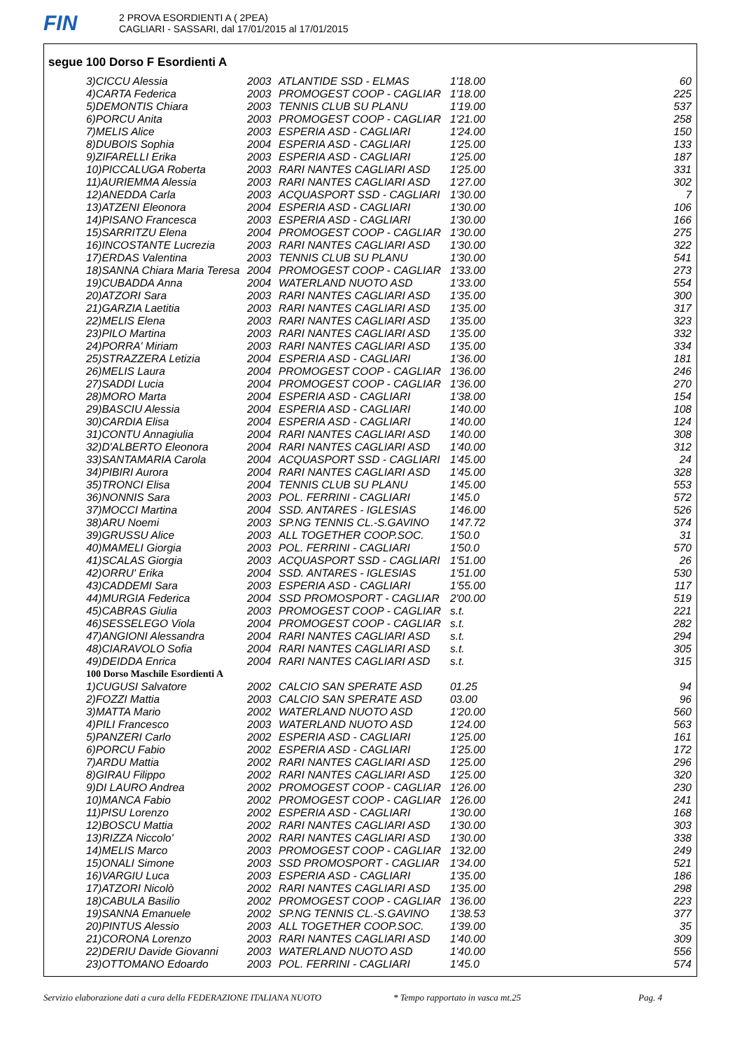FIN
2 PROVA ESORDIENTI A ( 2PEA)
CAGLIARI - SASSARI, dal 17/01/2015 al 17/01/2015
segue 100 Dorso F Esordienti A
| 3)CICCU Alessia | 2003 | ATLANTIDE SSD - ELMAS | 1'18.00 | 60 |
| 4)CARTA Federica | 2003 | PROMOGEST COOP - CAGLIAR | 1'18.00 | 225 |
| 5)DEMONTIS Chiara | 2003 | TENNIS CLUB SU PLANU | 1'19.00 | 537 |
| 6)PORCU Anita | 2003 | PROMOGEST COOP - CAGLIAR | 1'21.00 | 258 |
| 7)MELIS Alice | 2003 | ESPERIA ASD - CAGLIARI | 1'24.00 | 150 |
| 8)DUBOIS Sophia | 2004 | ESPERIA ASD - CAGLIARI | 1'25.00 | 133 |
| 9)ZIFARELLI Erika | 2003 | ESPERIA ASD - CAGLIARI | 1'25.00 | 187 |
| 10)PICCALUGA Roberta | 2003 | RARI NANTES CAGLIARI ASD | 1'25.00 | 331 |
| 11)AURIEMMA Alessia | 2003 | RARI NANTES CAGLIARI ASD | 1'27.00 | 302 |
| 12)ANEDDA Carla | 2003 | ACQUASPORT SSD - CAGLIARI | 1'30.00 | 7 |
| 13)ATZENI Eleonora | 2004 | ESPERIA ASD - CAGLIARI | 1'30.00 | 106 |
| 14)PISANO Francesca | 2003 | ESPERIA ASD - CAGLIARI | 1'30.00 | 166 |
| 15)SARRITZU Elena | 2004 | PROMOGEST COOP - CAGLIAR | 1'30.00 | 275 |
| 16)INCOSTANTE Lucrezia | 2003 | RARI NANTES CAGLIARI ASD | 1'30.00 | 322 |
| 17)ERDAS Valentina | 2003 | TENNIS CLUB SU PLANU | 1'30.00 | 541 |
| 18)SANNA Chiara Maria Teresa | 2004 | PROMOGEST COOP - CAGLIAR | 1'33.00 | 273 |
| 19)CUBADDA Anna | 2004 | WATERLAND NUOTO ASD | 1'33.00 | 554 |
| 20)ATZORI Sara | 2003 | RARI NANTES CAGLIARI ASD | 1'35.00 | 300 |
| 21)GARZIA Laetitia | 2003 | RARI NANTES CAGLIARI ASD | 1'35.00 | 317 |
| 22)MELIS Elena | 2003 | RARI NANTES CAGLIARI ASD | 1'35.00 | 323 |
| 23)PILO Martina | 2003 | RARI NANTES CAGLIARI ASD | 1'35.00 | 332 |
| 24)PORRA' Miriam | 2003 | RARI NANTES CAGLIARI ASD | 1'35.00 | 334 |
| 25)STRAZZERA Letizia | 2004 | ESPERIA ASD - CAGLIARI | 1'36.00 | 181 |
| 26)MELIS Laura | 2004 | PROMOGEST COOP - CAGLIAR | 1'36.00 | 246 |
| 27)SADDI Lucia | 2004 | PROMOGEST COOP - CAGLIAR | 1'36.00 | 270 |
| 28)MORO Marta | 2004 | ESPERIA ASD - CAGLIARI | 1'38.00 | 154 |
| 29)BASCIU Alessia | 2004 | ESPERIA ASD - CAGLIARI | 1'40.00 | 108 |
| 30)CARDIA Elisa | 2004 | ESPERIA ASD - CAGLIARI | 1'40.00 | 124 |
| 31)CONTU Annagiulia | 2004 | RARI NANTES CAGLIARI ASD | 1'40.00 | 308 |
| 32)D'ALBERTO Eleonora | 2004 | RARI NANTES CAGLIARI ASD | 1'40.00 | 312 |
| 33)SANTAMARIA Carola | 2004 | ACQUASPORT SSD - CAGLIARI | 1'45.00 | 24 |
| 34)PIBIRI Aurora | 2004 | RARI NANTES CAGLIARI ASD | 1'45.00 | 328 |
| 35)TRONCI Elisa | 2004 | TENNIS CLUB SU PLANU | 1'45.00 | 553 |
| 36)NONNIS Sara | 2003 | POL. FERRINI - CAGLIARI | 1'45.0 | 572 |
| 37)MOCCI Martina | 2004 | SSD. ANTARES - IGLESIAS | 1'46.00 | 526 |
| 38)ARU Noemi | 2003 | SP.NG TENNIS CL.-S.GAVINO | 1'47.72 | 374 |
| 39)GRUSSU Alice | 2003 | ALL TOGETHER COOP.SOC. | 1'50.0 | 31 |
| 40)MAMELI Giorgia | 2003 | POL. FERRINI - CAGLIARI | 1'50.0 | 570 |
| 41)SCALAS Giorgia | 2003 | ACQUASPORT SSD - CAGLIARI | 1'51.00 | 26 |
| 42)ORRU' Erika | 2004 | SSD. ANTARES - IGLESIAS | 1'51.00 | 530 |
| 43)CADDEMI Sara | 2003 | ESPERIA ASD - CAGLIARI | 1'55.00 | 117 |
| 44)MURGIA Federica | 2004 | SSD PROMOSPORT - CAGLIAR | 2'00.00 | 519 |
| 45)CABRAS Giulia | 2003 | PROMOGEST COOP - CAGLIAR | s.t. | 221 |
| 46)SESSELEGO Viola | 2004 | PROMOGEST COOP - CAGLIAR | s.t. | 282 |
| 47)ANGIONI Alessandra | 2004 | RARI NANTES CAGLIARI ASD | s.t. | 294 |
| 48)CIARAVOLO Sofia | 2004 | RARI NANTES CAGLIARI ASD | s.t. | 305 |
| 49)DEIDDA Enrica | 2004 | RARI NANTES CAGLIARI ASD | s.t. | 315 |
| 100 Dorso Maschile Esordienti A | | | | |
| 1)CUGUSI Salvatore | 2002 | CALCIO SAN SPERATE ASD | 01.25 | 94 |
| 2)FOZZI Mattia | 2003 | CALCIO SAN SPERATE ASD | 03.00 | 96 |
| 3)MATTA Mario | 2002 | WATERLAND NUOTO ASD | 1'20.00 | 560 |
| 4)PILI Francesco | 2003 | WATERLAND NUOTO ASD | 1'24.00 | 563 |
| 5)PANZERI Carlo | 2002 | ESPERIA ASD - CAGLIARI | 1'25.00 | 161 |
| 6)PORCU Fabio | 2002 | ESPERIA ASD - CAGLIARI | 1'25.00 | 172 |
| 7)ARDU Mattia | 2002 | RARI NANTES CAGLIARI ASD | 1'25.00 | 296 |
| 8)GIRAU Filippo | 2002 | RARI NANTES CAGLIARI ASD | 1'25.00 | 320 |
| 9)DI LAURO Andrea | 2002 | PROMOGEST COOP - CAGLIAR | 1'26.00 | 230 |
| 10)MANCA Fabio | 2002 | PROMOGEST COOP - CAGLIAR | 1'26.00 | 241 |
| 11)PISU Lorenzo | 2002 | ESPERIA ASD - CAGLIARI | 1'30.00 | 168 |
| 12)BOSCU Mattia | 2002 | RARI NANTES CAGLIARI ASD | 1'30.00 | 303 |
| 13)RIZZA Niccolo' | 2002 | RARI NANTES CAGLIARI ASD | 1'30.00 | 338 |
| 14)MELIS Marco | 2003 | PROMOGEST COOP - CAGLIAR | 1'32.00 | 249 |
| 15)ONALI Simone | 2003 | SSD PROMOSPORT - CAGLIAR | 1'34.00 | 521 |
| 16)VARGIU Luca | 2003 | ESPERIA ASD - CAGLIARI | 1'35.00 | 186 |
| 17)ATZORI Nicolò | 2002 | RARI NANTES CAGLIARI ASD | 1'35.00 | 298 |
| 18)CABULA Basilio | 2002 | PROMOGEST COOP - CAGLIAR | 1'36.00 | 223 |
| 19)SANNA Emanuele | 2002 | SP.NG TENNIS CL.-S.GAVINO | 1'38.53 | 377 |
| 20)PINTUS Alessio | 2003 | ALL TOGETHER COOP.SOC. | 1'39.00 | 35 |
| 21)CORONA Lorenzo | 2003 | RARI NANTES CAGLIARI ASD | 1'40.00 | 309 |
| 22)DERIU Davide Giovanni | 2003 | WATERLAND NUOTO ASD | 1'40.00 | 556 |
| 23)OTTOMANO Edoardo | 2003 | POL. FERRINI - CAGLIARI | 1'45.0 | 574 |
Servizio elaborazione dati a cura della FEDERAZIONE ITALIANA NUOTO * Tempo rapportato in vasca mt.25 Pag. 4